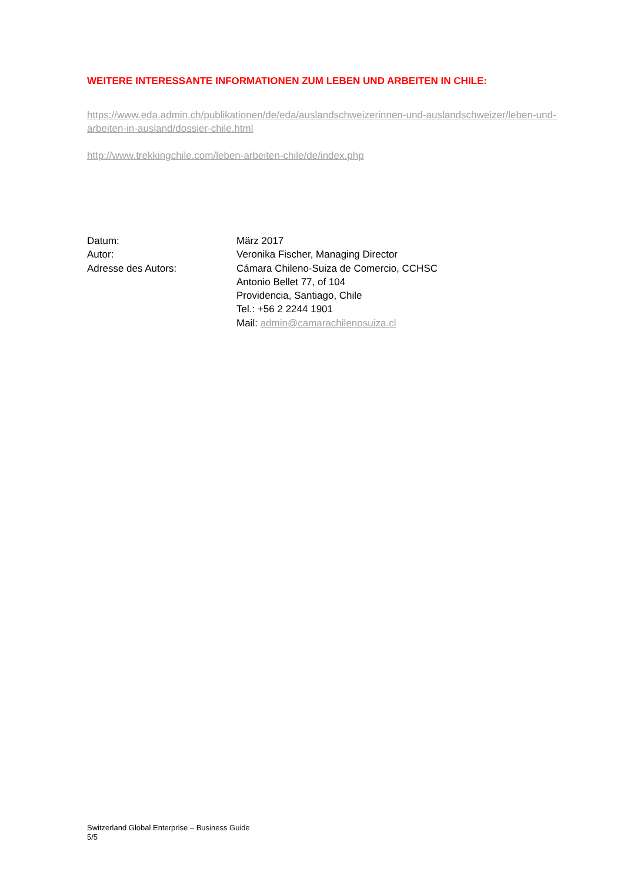WEITERE INTERESSANTE INFORMATIONEN ZUM LEBEN UND ARBEITEN IN CHILE:
https://www.eda.admin.ch/publikationen/de/eda/auslandschweizerinnen-und-auslandschweizer/leben-und-arbeiten-in-ausland/dossier-chile.html
http://www.trekkingchile.com/leben-arbeiten-chile/de/index.php
| Datum: | März 2017 |
| Autor: | Veronika Fischer, Managing Director |
| Adresse des Autors: | Cámara Chileno-Suiza de Comercio, CCHSC Antonio Bellet 77, of 104 Providencia, Santiago, Chile Tel.: +56 2 2244 1901 Mail: admin@camarachilenosuiza.cl |
Switzerland Global Enterprise – Business Guide
5/5